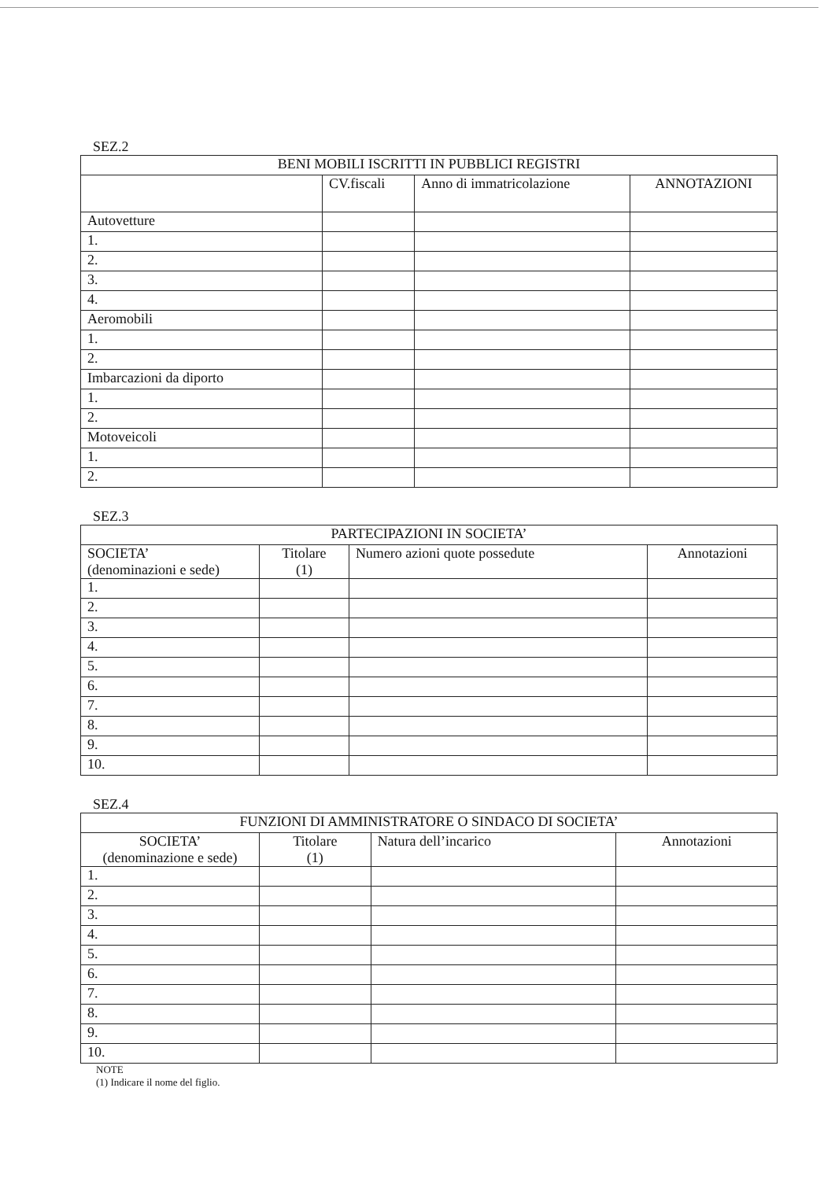SEZ.2
| BENI MOBILI ISCRITTI IN PUBBLICI REGISTRI | | | |
| --- | --- | --- | --- |
| | CV.fiscali | Anno di immatricolazione | ANNOTAZIONI |
| Autovetture | | | |
| 1. | | | |
| 2. | | | |
| 3. | | | |
| 4. | | | |
| Aeromobili | | | |
| 1. | | | |
| 2. | | | |
| Imbarcazioni da diporto | | | |
| 1. | | | |
| 2. | | | |
| Motoveicoli | | | |
| 1. | | | |
| 2. | | | |
SEZ.3
| PARTECIPAZIONI IN SOCIETA’ | | | |
| --- | --- | --- | --- |
| SOCIETA’ (denominazioni e sede) | Titolare (1) | Numero azioni quote possedute | Annotazioni |
| 1. | | | |
| 2. | | | |
| 3. | | | |
| 4. | | | |
| 5. | | | |
| 6. | | | |
| 7. | | | |
| 8. | | | |
| 9. | | | |
| 10. | | | |
SEZ.4
| FUNZIONI DI AMMINISTRATORE O SINDACO DI SOCIETA’ | | | |
| --- | --- | --- | --- |
| SOCIETA’ (denominazione e sede) | Titolare (1) | Natura dell’incarico | Annotazioni |
| 1. | | | |
| 2. | | | |
| 3. | | | |
| 4. | | | |
| 5. | | | |
| 6. | | | |
| 7. | | | |
| 8. | | | |
| 9. | | | |
| 10. | | | |
NOTE
(1) Indicare il nome del figlio.